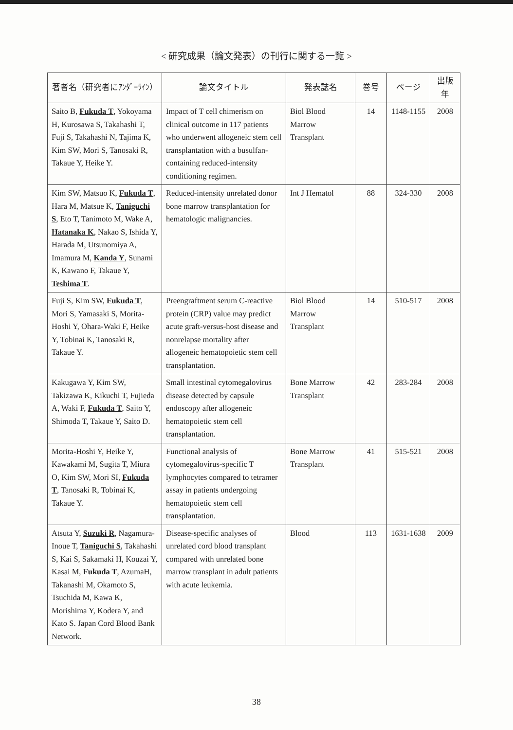< 研究成果（論文発表）の刊行に関する一覧 >
| 著者名（研究者にｱﾝﾀﾞｰﾗｲﾝ） | 論文タイトル | 発表誌名 | 巻号 | ページ | 出版年 |
| --- | --- | --- | --- | --- | --- |
| Saito B, Fukuda T , Yokoyama H, Kurosawa S, Takahashi T, Fuji S, Takahashi N, Tajima K, Kim SW, Mori S, Tanosaki R, Takaue Y, Heike Y. | Impact of T cell chimerism on clinical outcome in 117 patients who underwent allogeneic stem cell transplantation with a busulfan-containing reduced-intensity conditioning regimen. | Biol Blood Marrow Transplant | 14 | 1148-1155 | 2008 |
| Kim SW, Matsuo K, Fukuda T , Hara M, Matsue K, Taniguchi S , Eto T, Tanimoto M, Wake A, Hatanaka K , Nakao S, Ishida Y, Harada M, Utsunomiya A, Imamura M, Kanda Y , Sunami K, Kawano F, Takaue Y, Teshima T . | Reduced-intensity unrelated donor bone marrow transplantation for hematologic malignancies. | Int J Hematol | 88 | 324-330 | 2008 |
| Fuji S, Kim SW, Fukuda T , Mori S, Yamasaki S, Morita-Hoshi Y, Ohara-Waki F, Heike Y, Tobinai K, Tanosaki R, Takaue Y. | Preengraftment serum C-reactive protein (CRP) value may predict acute graft-versus-host disease and nonrelapse mortality after allogeneic hematopoietic stem cell transplantation. | Biol Blood Marrow Transplant | 14 | 510-517 | 2008 |
| Kakugawa Y, Kim SW, Takizawa K, Kikuchi T, Fujieda A, Waki F, Fukuda T , Saito Y, Shimoda T, Takaue Y, Saito D. | Small intestinal cytomegalovirus disease detected by capsule endoscopy after allogeneic hematopoietic stem cell transplantation. | Bone Marrow Transplant | 42 | 283-284 | 2008 |
| Morita-Hoshi Y, Heike Y, Kawakami M, Sugita T, Miura O, Kim SW, Mori SI, Fukuda T , Tanosaki R, Tobinai K, Takaue Y. | Functional analysis of cytomegalovirus-specific T lymphocytes compared to tetramer assay in patients undergoing hematopoietic stem cell transplantation. | Bone Marrow Transplant | 41 | 515-521 | 2008 |
| Atsuta Y, Suzuki R , Nagamura-Inoue T, Taniguchi S , Takahashi S, Kai S, Sakamaki H, Kouzai Y, Kasai M, Fukuda T , AzumaH, Takanashi M, Okamoto S, Tsuchida M, Kawa K, Morishima Y, Kodera Y, and Kato S. Japan Cord Blood Bank Network. | Disease-specific analyses of unrelated cord blood transplant compared with unrelated bone marrow transplant in adult patients with acute leukemia. | Blood | 113 | 1631-1638 | 2009 |
38